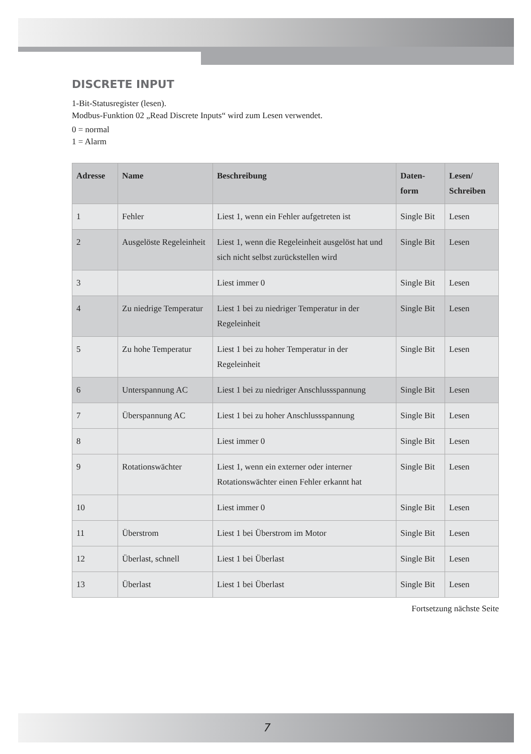DISCRETE INPUT
1-Bit-Statusregister (lesen).
Modbus-Funktion 02 „Read Discrete Inputs“ wird zum Lesen verwendet.
0 = normal
1 = Alarm
| Adresse | Name | Beschreibung | Daten- form | Lesen/ Schreiben |
| --- | --- | --- | --- | --- |
| 1 | Fehler | Liest 1, wenn ein Fehler aufgetreten ist | Single Bit | Lesen |
| 2 | Ausgelöste Regeleinheit | Liest 1, wenn die Regeleinheit ausgelöst hat und sich nicht selbst zurückstellen wird | Single Bit | Lesen |
| 3 | | Liest immer 0 | Single Bit | Lesen |
| 4 | Zu niedrige Temperatur | Liest 1 bei zu niedriger Temperatur in der Regeleinheit | Single Bit | Lesen |
| 5 | Zu hohe Temperatur | Liest 1 bei zu hoher Temperatur in der Regeleinheit | Single Bit | Lesen |
| 6 | Unterspannung AC | Liest 1 bei zu niedriger Anschlussspannung | Single Bit | Lesen |
| 7 | Überspannung AC | Liest 1 bei zu hoher Anschlussspannung | Single Bit | Lesen |
| 8 | | Liest immer 0 | Single Bit | Lesen |
| 9 | Rotationswächter | Liest 1, wenn ein externer oder interner Rotationswächter einen Fehler erkannt hat | Single Bit | Lesen |
| 10 | | Liest immer 0 | Single Bit | Lesen |
| 11 | Überstrom | Liest 1 bei Überstrom im Motor | Single Bit | Lesen |
| 12 | Überlast, schnell | Liest 1 bei Überlast | Single Bit | Lesen |
| 13 | Überlast | Liest 1 bei Überlast | Single Bit | Lesen |
Fortsetzung nächste Seite
7